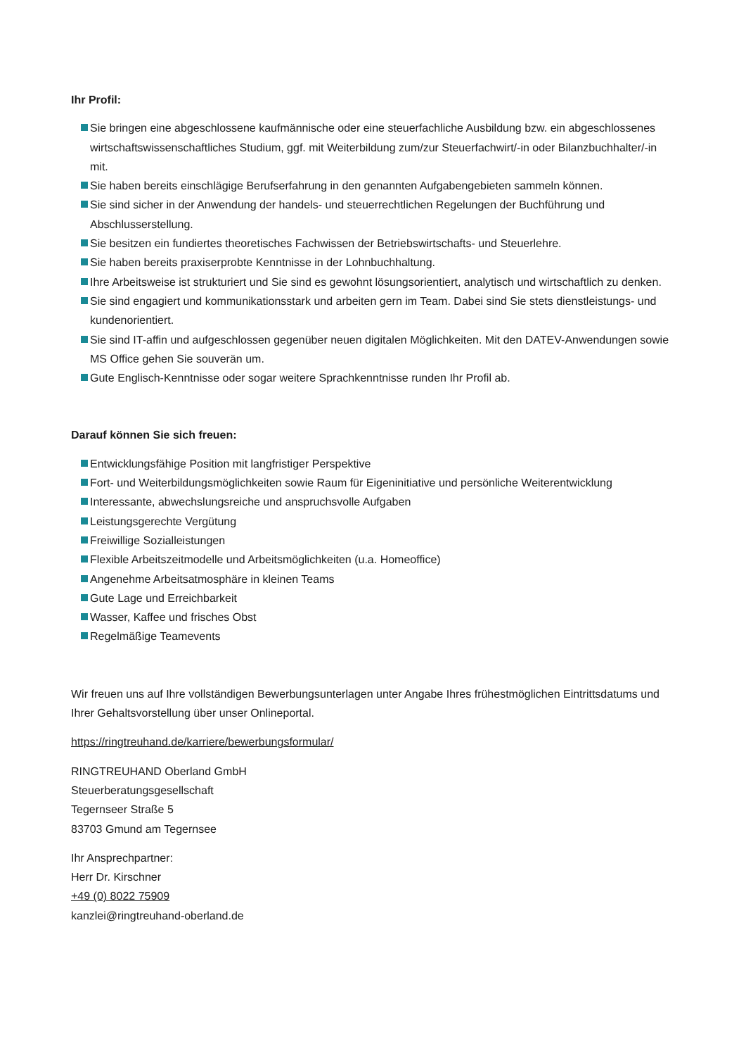Ihr Profil:
Sie bringen eine abgeschlossene kaufmännische oder eine steuerfachliche Ausbildung bzw. ein abgeschlossenes wirtschaftswissenschaftliches Studium, ggf. mit Weiterbildung zum/zur Steuerfachwirt/-in oder Bilanzbuchhalter/-in mit.
Sie haben bereits einschlägige Berufserfahrung in den genannten Aufgabengebieten sammeln können.
Sie sind sicher in der Anwendung der handels- und steuerrechtlichen Regelungen der Buchführung und Abschlusserstellung.
Sie besitzen ein fundiertes theoretisches Fachwissen der Betriebswirtschafts- und Steuerlehre.
Sie haben bereits praxiserprobte Kenntnisse in der Lohnbuchhaltung.
Ihre Arbeitsweise ist strukturiert und Sie sind es gewohnt lösungsorientiert, analytisch und wirtschaftlich zu denken.
Sie sind engagiert und kommunikationsstark und arbeiten gern im Team. Dabei sind Sie stets dienstleistungs- und kundenorientiert.
Sie sind IT-affin und aufgeschlossen gegenüber neuen digitalen Möglichkeiten. Mit den DATEV-Anwendungen sowie MS Office gehen Sie souverän um.
Gute Englisch-Kenntnisse oder sogar weitere Sprachkenntnisse runden Ihr Profil ab.
Darauf können Sie sich freuen:
Entwicklungsfähige Position mit langfristiger Perspektive
Fort- und Weiterbildungsmöglichkeiten sowie Raum für Eigeninitiative und persönliche Weiterentwicklung
Interessante, abwechslungsreiche und anspruchsvolle Aufgaben
Leistungsgerechte Vergütung
Freiwillige Sozialleistungen
Flexible Arbeitszeitmodelle und Arbeitsmöglichkeiten (u.a. Homeoffice)
Angenehme Arbeitsatmosphäre in kleinen Teams
Gute Lage und Erreichbarkeit
Wasser, Kaffee und frisches Obst
Regelmäßige Teamevents
Wir freuen uns auf Ihre vollständigen Bewerbungsunterlagen unter Angabe Ihres frühestmöglichen Eintrittsdatums und Ihrer Gehaltsvorstellung über unser Onlineportal.
https://ringtreuhand.de/karriere/bewerbungsformular/
RINGTREUHAND Oberland GmbH
Steuerberatungsgesellschaft
Tegernseer Straße 5
83703 Gmund am Tegernsee
Ihr Ansprechpartner:
Herr Dr. Kirschner
+49 (0) 8022 75909
kanzlei@ringtreuhand-oberland.de